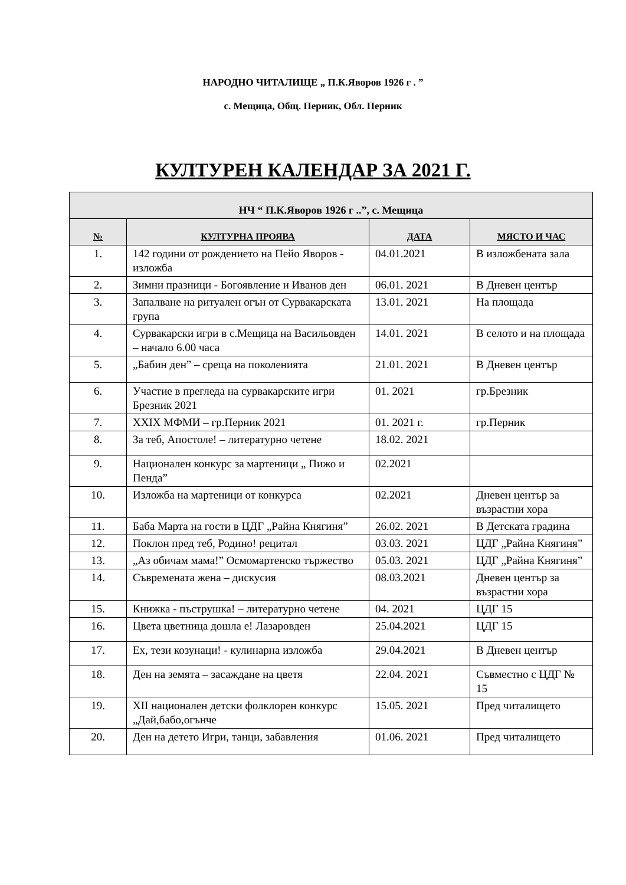НАРОДНО ЧИТАЛИЩЕ „ П.К.Яворов 1926 г . ”
с. Мещица, Общ. Перник, Обл. Перник
КУЛТУРЕН КАЛЕНДАР ЗА 2021 Г.
| НЧ “ П.К.Яворов 1926 г ..”, с. Мещица | | | |
| --- | --- | --- | --- |
| № | КУЛТУРНА ПРОЯВА | ДАТА | МЯСТО И ЧАС |
| 1. | 142 години от рождението на Пейо Яворов - изложба | 04.01.2021 | В изложбената зала |
| 2. | Зимни празници - Богоявление и Иванов ден | 06.01. 2021 | В Дневен център |
| 3. | Запалване на ритуален огън от Сурвакарската група | 13.01. 2021 | На площада |
| 4. | Сурвакарски игри в с.Мещица на Васильовден – начало 6.00 часа | 14.01. 2021 | В селото и на площада |
| 5. | „Бабин ден” – среща на поколенията | 21.01. 2021 | В Дневен център |
| 6. | Участие в прегледа на сурвакарските игри Брезник 2021 | 01. 2021 | гр.Брезник |
| 7. | ХХIХ МФМИ – гр.Перник 2021 | 01. 2021 г. | гр.Перник |
| 8. | За теб, Апостоле! – литературно четене | 18.02. 2021 | |
| 9. | Национален конкурс за мартеници „ Пижо и Пенда” | 02.2021 | |
| 10. | Изложба на мартеници от конкурса | 02.2021 | Дневен център за възрастни хора |
| 11. | Баба Марта на гости в ЦДГ „Райна Княгиня” | 26.02. 2021 | В Детската градина |
| 12. | Поклон пред теб, Родино! рецитал | 03.03. 2021 | ЦДГ „Райна Княгиня” |
| 13. | „Аз обичам мама!” Осмомартенско тържество | 05.03. 2021 | ЦДГ „Райна Княгиня” |
| 14. | Съвремената жена – дискусия | 08.03.2021 | Дневен център за възрастни хора |
| 15. | Книжка - пъструшка! – литературно четене | 04. 2021 | ЦДГ 15 |
| 16. | Цвета цветница дошла е! Лазаровден | 25.04.2021 | ЦДГ 15 |
| 17. | Ех, тези козунаци! - кулинарна изложба | 29.04.2021 | В Дневен център |
| 18. | Ден на земята – засаждане на цветя | 22.04. 2021 | Съвместно с ЦДГ № 15 |
| 19. | ХІІ национален детски фолклорен конкурс „Дай,бабо,огънче | 15.05. 2021 | Пред читалището |
| 20. | Ден на детето Игри, танци, забавления | 01.06. 2021 | Пред читалището |